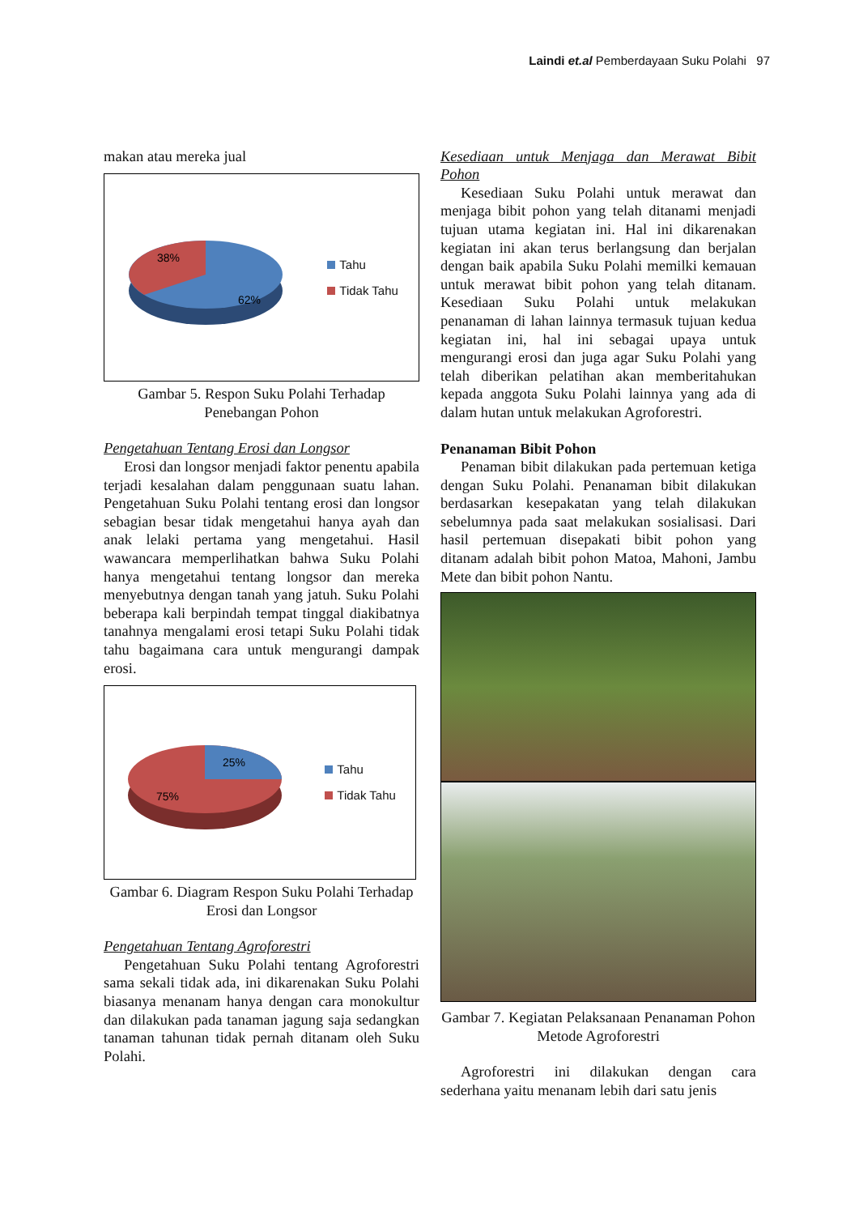Laindi et.al Pemberdayaan Suku Polahi 97
makan atau mereka jual
38%
62%
Tahu
Tidak Tahu
Gambar 5. Respon Suku Polahi Terhadap Penebangan Pohon
Pengetahuan Tentang Erosi dan Longsor
Erosi dan longsor menjadi faktor penentu apabila terjadi kesalahan dalam penggunaan suatu lahan. Pengetahuan Suku Polahi tentang erosi dan longsor sebagian besar tidak mengetahui hanya ayah dan anak lelaki pertama yang mengetahui. Hasil wawancara memperlihatkan bahwa Suku Polahi hanya mengetahui tentang longsor dan mereka menyebutnya dengan tanah yang jatuh. Suku Polahi beberapa kali berpindah tempat tinggal diakibatnya tanahnya mengalami erosi tetapi Suku Polahi tidak tahu bagaimana cara untuk mengurangi dampak erosi.
25%
75%
Tahu
Tidak Tahu
Gambar 6. Diagram Respon Suku Polahi Terhadap Erosi dan Longsor
Pengetahuan Tentang Agroforestri
Pengetahuan Suku Polahi tentang Agroforestri sama sekali tidak ada, ini dikarenakan Suku Polahi biasanya menanam hanya dengan cara monokultur dan dilakukan pada tanaman jagung saja sedangkan tanaman tahunan tidak pernah ditanam oleh Suku Polahi.
Kesediaan untuk Menjaga dan Merawat Bibit Pohon
Kesediaan Suku Polahi untuk merawat dan menjaga bibit pohon yang telah ditanami menjadi tujuan utama kegiatan ini. Hal ini dikarenakan kegiatan ini akan terus berlangsung dan berjalan dengan baik apabila Suku Polahi memilki kemauan untuk merawat bibit pohon yang telah ditanam. Kesediaan Suku Polahi untuk melakukan penanaman di lahan lainnya termasuk tujuan kedua kegiatan ini, hal ini sebagai upaya untuk mengurangi erosi dan juga agar Suku Polahi yang telah diberikan pelatihan akan memberitahukan kepada anggota Suku Polahi lainnya yang ada di dalam hutan untuk melakukan Agroforestri.
Penanaman Bibit Pohon
Penaman bibit dilakukan pada pertemuan ketiga dengan Suku Polahi. Penanaman bibit dilakukan berdasarkan kesepakatan yang telah dilakukan sebelumnya pada saat melakukan sosialisasi. Dari hasil pertemuan disepakati bibit pohon yang ditanam adalah bibit pohon Matoa, Mahoni, Jambu Mete dan bibit pohon Nantu.
Gambar 7. Kegiatan Pelaksanaan Penanaman Pohon Metode Agroforestri
Agroforestri ini dilakukan dengan cara sederhana yaitu menanam lebih dari satu jenis